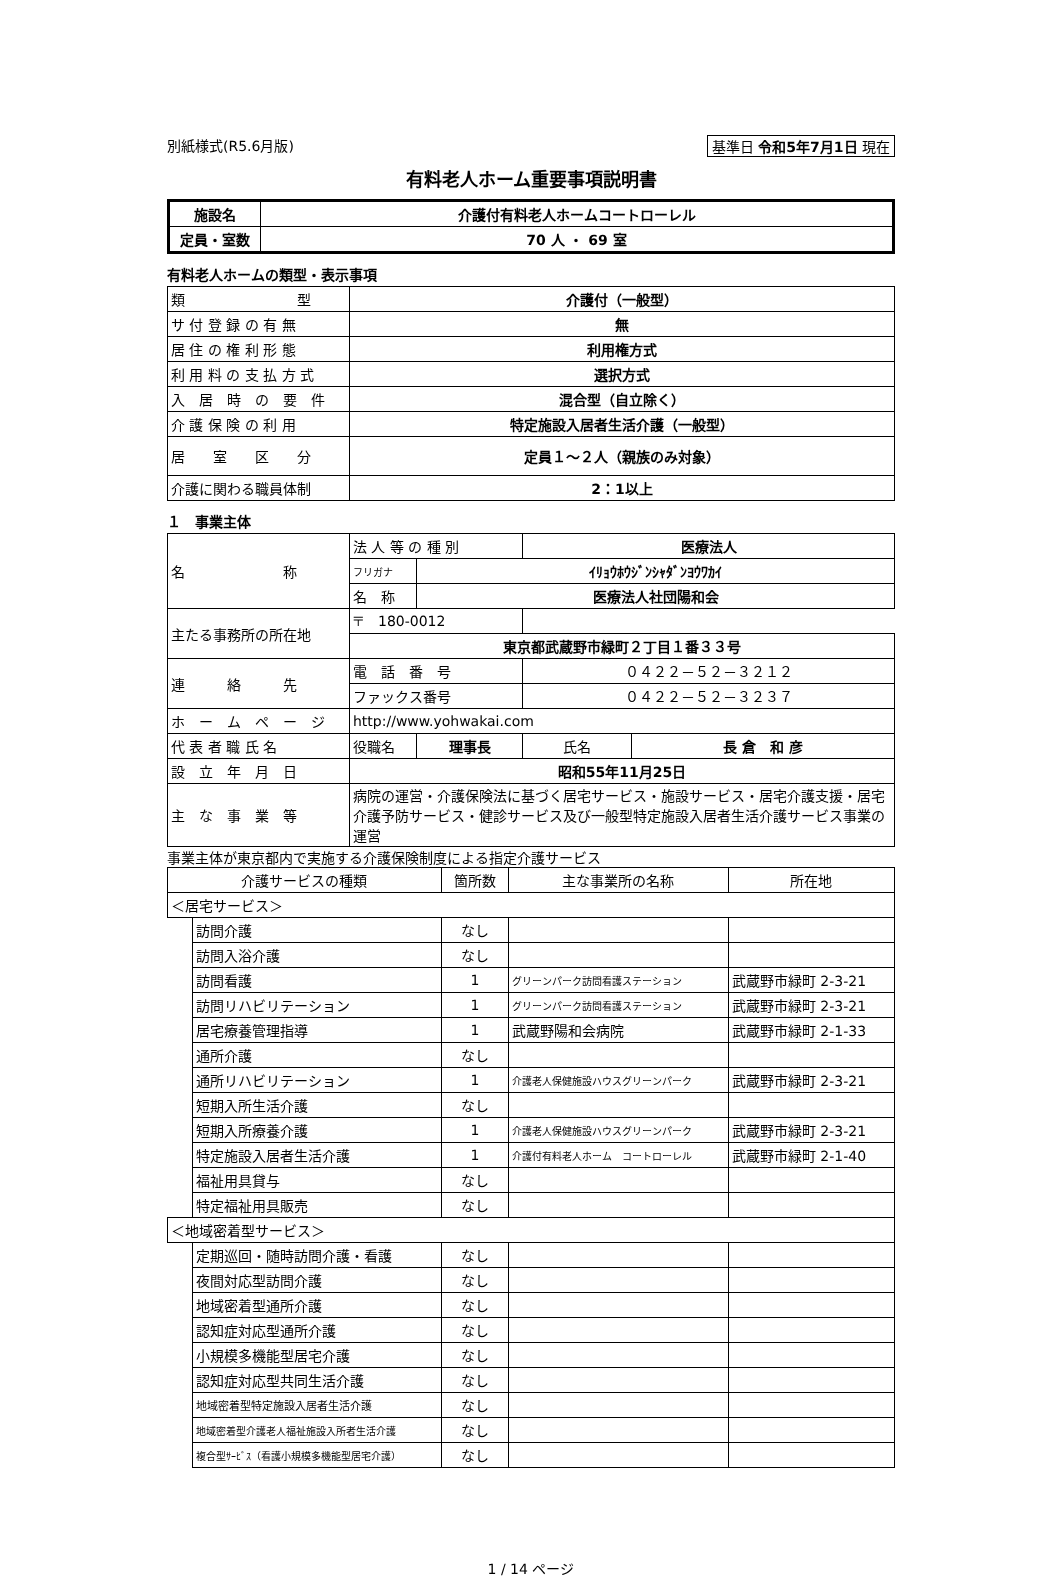別紙様式(R5.6月版) 基準日 令和5年7月1日 現在
有料老人ホーム重要事項説明書
| 施設名 | 介護付有料老人ホームコートローレル |
| 定員・室数 | 70 人 ・ 69 室 |
有料老人ホームの類型・表示事項
| 類 型 | 介護付（一般型） |
| サ 付 登 録 の 有 無 | 無 |
| 居 住 の 権 利 形 態 | 利用権方式 |
| 利 用 料 の 支 払 方 式 | 選択方式 |
| 入 居 時 の 要 件 | 混合型（自立除く） |
| 介 護 保 険 の 利 用 | 特定施設入居者生活介護（一般型） |
| 居 室 区 分 | 定員１～２人（親族のみ対象） |
| 介護に関わる職員体制 | 2：1以上 |
１　事業主体
| 名 称 | 法 人 等 の 種 別 | | 医療法人 | | |
| | フリガナ | ｲﾘｮｳﾎｳｼﾞﾝｼｬﾀﾞﾝﾖｳﾜｶｲ | | | |
| | 名 称 | 医療法人社団陽和会 | | | |
| 主たる事務所の所在地 | 〒 180-0012 | | | | |
| | 東京都武蔵野市緑町２丁目１番３３号 | | | | |
| 連 絡 先 | 電 話 番 号 | | ０４２２－５２－３２１２ | | |
| | ファックス番号 | | ０４２２－５２－３２３７ | | |
| ホ ー ム ペ ー ジ | http://www.yohwakai.com | | | | |
| 代 表 者 職 氏 名 | 役職名 | 理事長 | | 氏名 | 長 倉 和 彦 |
| 設 立 年 月 日 | 昭和55年11月25日 | | | | |
| 主 な 事 業 等 | 病院の運営・介護保険法に基づく居宅サービス・施設サービス・居宅介護支援・居宅介護予防サービス・健診サービス及び一般型特定施設入居者生活介護サービス事業の運営 | | | | |
事業主体が東京都内で実施する介護保険制度による指定介護サービス
| 介護サービスの種類 | | 箇所数 | 主な事業所の名称 | 所在地 |
| --- | --- | --- | --- | --- |
| ＜居宅サービス＞ | | | | |
| | 訪問介護 | なし | | |
| | 訪問入浴介護 | なし | | |
| | 訪問看護 | 1 | グリーンパーク訪問看護ステーション | 武蔵野市緑町 2-3-21 |
| | 訪問リハビリテーション | 1 | グリーンパーク訪問看護ステーション | 武蔵野市緑町 2-3-21 |
| | 居宅療養管理指導 | 1 | 武蔵野陽和会病院 | 武蔵野市緑町 2-1-33 |
| | 通所介護 | なし | | |
| | 通所リハビリテーション | 1 | 介護老人保健施設ハウスグリーンパーク | 武蔵野市緑町 2-3-21 |
| | 短期入所生活介護 | なし | | |
| | 短期入所療養介護 | 1 | 介護老人保健施設ハウスグリーンパーク | 武蔵野市緑町 2-3-21 |
| | 特定施設入居者生活介護 | 1 | 介護付有料老人ホーム コートローレル | 武蔵野市緑町 2-1-40 |
| | 福祉用具貸与 | なし | | |
| | 特定福祉用具販売 | なし | | |
| ＜地域密着型サービス＞ | | | | |
| | 定期巡回・随時訪問介護・看護 | なし | | |
| | 夜間対応型訪問介護 | なし | | |
| | 地域密着型通所介護 | なし | | |
| | 認知症対応型通所介護 | なし | | |
| | 小規模多機能型居宅介護 | なし | | |
| | 認知症対応型共同生活介護 | なし | | |
| | 地域密着型特定施設入居者生活介護 | なし | | |
| | 地域密着型介護老人福祉施設入所者生活介護 | なし | | |
| | 複合型ｻｰﾋﾞｽ（看護小規模多機能型居宅介護） | なし | | |
1 / 14 ページ